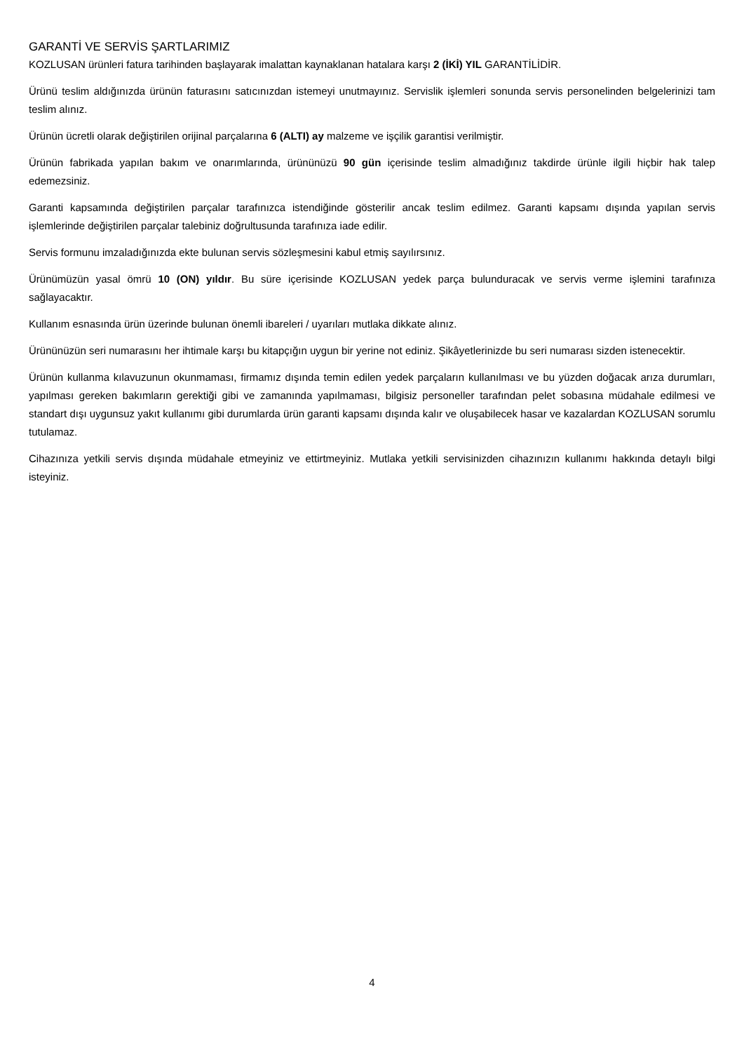GARANTİ VE SERVİS ŞARTLARIMIZ
KOZLUSAN ürünleri fatura tarihinden başlayarak imalattan kaynaklanan hatalara karşı 2 (İKİ) YIL GARANTİLİDİR.
Ürünü teslim aldığınızda ürünün faturasını satıcınızdan istemeyi unutmayınız. Servislik işlemleri sonunda servis personelinden belgelerinizi tam teslim alınız.
Ürünün ücretli olarak değiştirilen orijinal parçalarına 6 (ALTI) ay malzeme ve işçilik garantisi verilmiştir.
Ürünün fabrikada yapılan bakım ve onarımlarında, ürününüzü 90 gün içerisinde teslim almadığınız takdirde ürünle ilgili hiçbir hak talep edemezsiniz.
Garanti kapsamında değiştirilen parçalar tarafınızca istendiğinde gösterilir ancak teslim edilmez. Garanti kapsamı dışında yapılan servis işlemlerinde değiştirilen parçalar talebiniz doğrultusunda tarafınıza iade edilir.
Servis formunu imzaladığınızda ekte bulunan servis sözleşmesini kabul etmiş sayılırsınız.
Ürünümüzün yasal ömrü 10 (ON) yıldır. Bu süre içerisinde KOZLUSAN yedek parça bulunduracak ve servis verme işlemini tarafınıza sağlayacaktır.
Kullanım esnasında ürün üzerinde bulunan önemli ibareleri / uyarıları mutlaka dikkate alınız.
Ürününüzün seri numarasını her ihtimale karşı bu kitapçığın uygun bir yerine not ediniz. Şikâyetlerinizde bu seri numarası sizden istenecektir.
Ürünün kullanma kılavuzunun okunmaması, firmamız dışında temin edilen yedek parçaların kullanılması ve bu yüzden doğacak arıza durumları, yapılması gereken bakımların gerektiği gibi ve zamanında yapılmaması, bilgisiz personeller tarafından pelet sobasına müdahale edilmesi ve standart dışı uygunsuz yakıt kullanımı gibi durumlarda ürün garanti kapsamı dışında kalır ve oluşabilecek hasar ve kazalardan KOZLUSAN sorumlu tutulamaz.
Cihazınıza yetkili servis dışında müdahale etmeyiniz ve ettirtmeyiniz. Mutlaka yetkili servisinizden cihazınızın kullanımı hakkında detaylı bilgi isteyiniz.
4